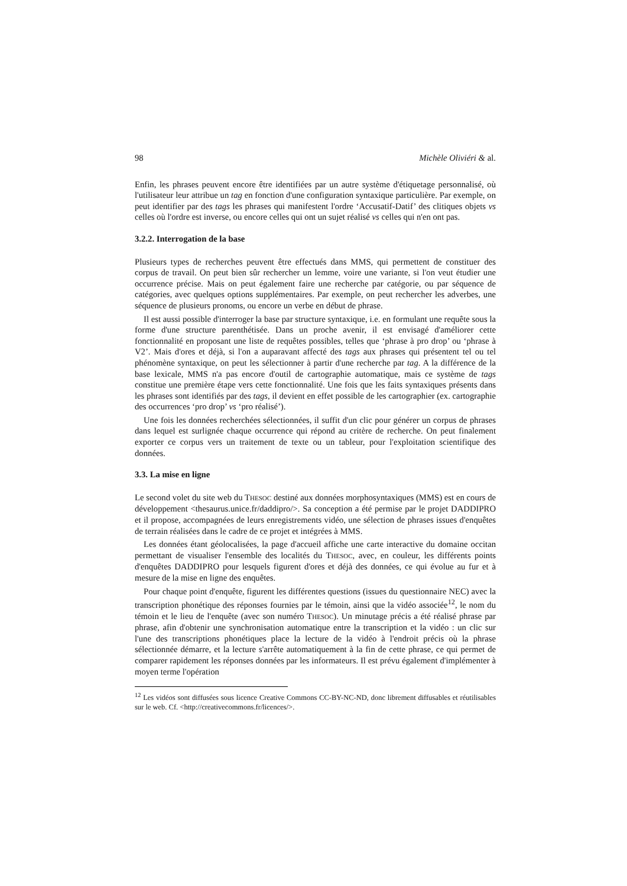98 Michèle Oliviéri & al.
Enfin, les phrases peuvent encore être identifiées par un autre système d'étiquetage personnalisé, où l'utilisateur leur attribue un tag en fonction d'une configuration syntaxique particulière. Par exemple, on peut identifier par des tags les phrases qui manifestent l'ordre ‘Accusatif-Datif’ des clitiques objets vs celles où l'ordre est inverse, ou encore celles qui ont un sujet réalisé vs celles qui n'en ont pas.
3.2.2. Interrogation de la base
Plusieurs types de recherches peuvent être effectués dans MMS, qui permettent de constituer des corpus de travail. On peut bien sûr rechercher un lemme, voire une variante, si l'on veut étudier une occurrence précise. Mais on peut également faire une recherche par catégorie, ou par séquence de catégories, avec quelques options supplémentaires. Par exemple, on peut rechercher les adverbes, une séquence de plusieurs pronoms, ou encore un verbe en début de phrase.
Il est aussi possible d'interroger la base par structure syntaxique, i.e. en formulant une requête sous la forme d'une structure parenthétisée. Dans un proche avenir, il est envisagé d'améliorer cette fonctionnalité en proposant une liste de requêtes possibles, telles que ‘phrase à pro drop’ ou ‘phrase à V2’. Mais d'ores et déjà, si l'on a auparavant affecté des tags aux phrases qui présentent tel ou tel phénomène syntaxique, on peut les sélectionner à partir d'une recherche par tag. A la différence de la base lexicale, MMS n'a pas encore d'outil de cartographie automatique, mais ce système de tags constitue une première étape vers cette fonctionnalité. Une fois que les faits syntaxiques présents dans les phrases sont identifiés par des tags, il devient en effet possible de les cartographier (ex. cartographie des occurrences ‘pro drop’ vs ‘pro réalisé’).
Une fois les données recherchées sélectionnées, il suffit d'un clic pour générer un corpus de phrases dans lequel est surlignée chaque occurrence qui répond au critère de recherche. On peut finalement exporter ce corpus vers un traitement de texte ou un tableur, pour l'exploitation scientifique des données.
3.3. La mise en ligne
Le second volet du site web du THESOC destiné aux données morphosyntaxiques (MMS) est en cours de développement <thesaurus.unice.fr/daddipro/>. Sa conception a été permise par le projet DADDIPRO et il propose, accompagnées de leurs enregistrements vidéo, une sélection de phrases issues d'enquêtes de terrain réalisées dans le cadre de ce projet et intégrées à MMS.
Les données étant géolocalisées, la page d'accueil affiche une carte interactive du domaine occitan permettant de visualiser l'ensemble des localités du THESOC, avec, en couleur, les différents points d'enquêtes DADDIPRO pour lesquels figurent d'ores et déjà des données, ce qui évolue au fur et à mesure de la mise en ligne des enquêtes.
Pour chaque point d'enquête, figurent les différentes questions (issues du questionnaire NEC) avec la transcription phonétique des réponses fournies par le témoin, ainsi que la vidéo associée<sup>12</sup>, le nom du témoin et le lieu de l'enquête (avec son numéro THESOC). Un minutage précis a été réalisé phrase par phrase, afin d'obtenir une synchronisation automatique entre la transcription et la vidéo : un clic sur l'une des transcriptions phonétiques place la lecture de la vidéo à l'endroit précis où la phrase sélectionnée démarre, et la lecture s'arrête automatiquement à la fin de cette phrase, ce qui permet de comparer rapidement les réponses données par les informateurs. Il est prévu également d'implémenter à moyen terme l'opération
<sup>12</sup> Les vidéos sont diffusées sous licence Creative Commons CC-BY-NC-ND, donc librement diffusables et réutilisables sur le web. Cf. <http://creativecommons.fr/licences/>.